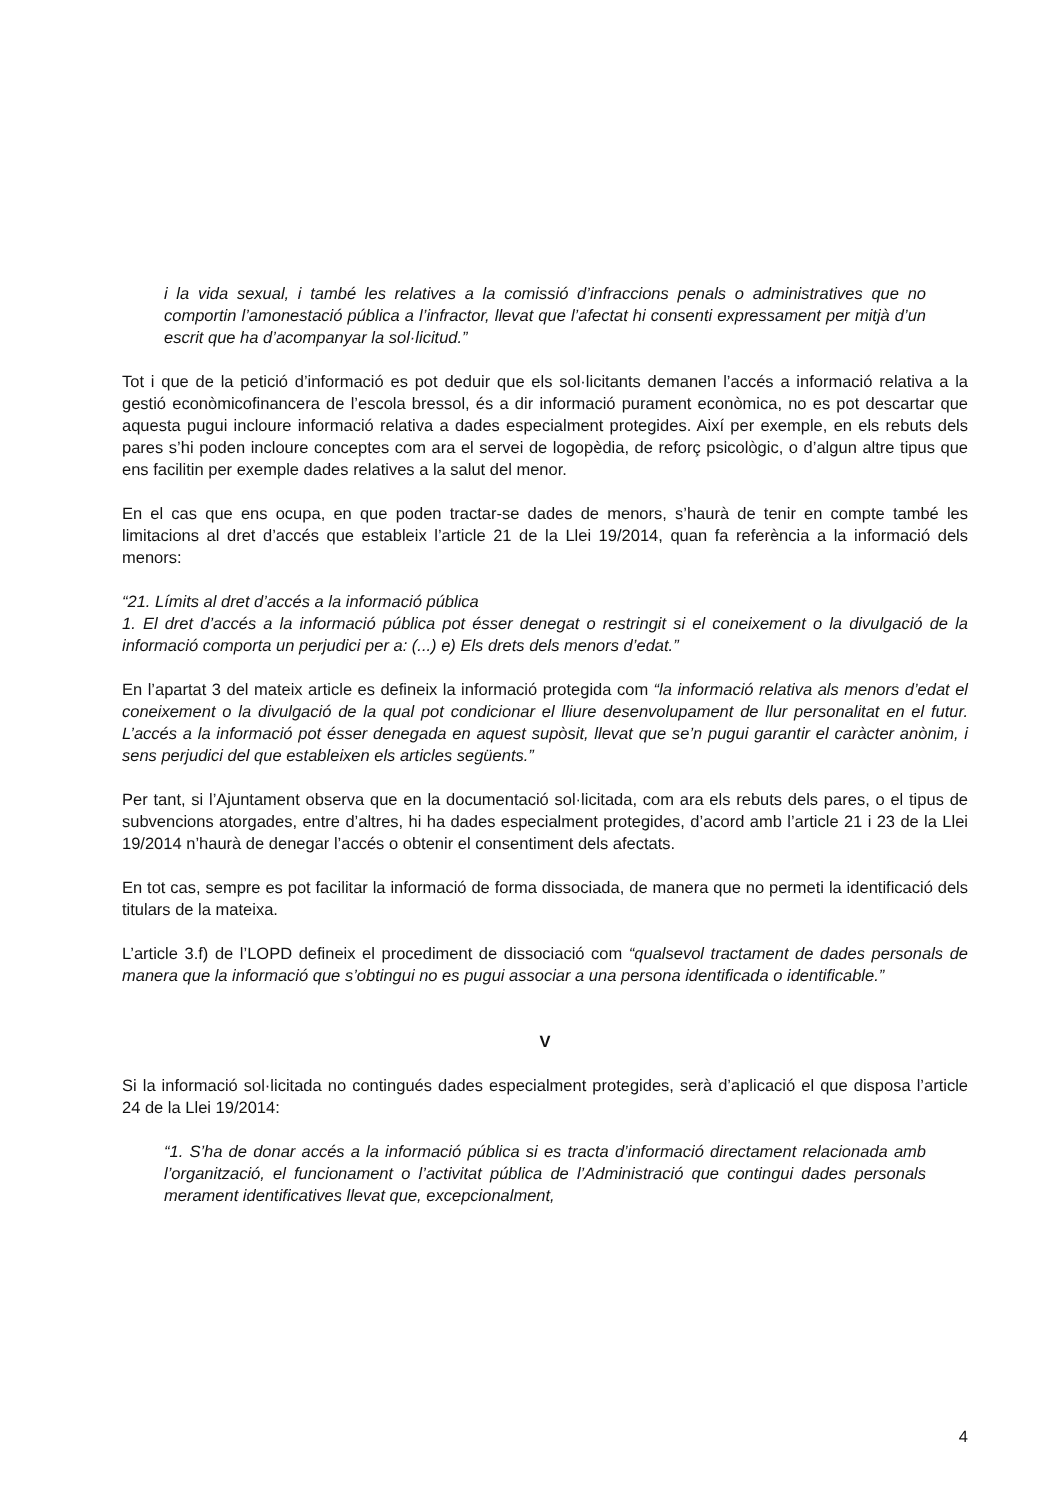i la vida sexual, i també les relatives a la comissió d’infraccions penals o administratives que no comportin l’amonestació pública a l’infractor, llevat que l’afectat hi consenti expressament per mitjà d’un escrit que ha d’acompanyar la sol·licitud.”
Tot i que de la petició d’informació es pot deduir que els sol·licitants demanen l’accés a informació relativa a la gestió econòmicofinancera de l’escola bressol, és a dir informació purament econòmica, no es pot descartar que aquesta pugui incloure informació relativa a dades especialment protegides. Així per exemple, en els rebuts dels pares s’hi poden incloure conceptes com ara el servei de logopèdia, de reforç psicològic, o d’algun altre tipus que ens facilitin per exemple dades relatives a la salut del menor.
En el cas que ens ocupa, en que poden tractar-se dades de menors, s’haurà de tenir en compte també les limitacions al dret d’accés que estableix l’article 21 de la Llei 19/2014, quan fa referència a la informació dels menors:
“21. Límits al dret d’accés a la informació pública
1. El dret d’accés a la informació pública pot ésser denegat o restringit si el coneixement o la divulgació de la informació comporta un perjudici per a: (...) e) Els drets dels menors d’edat.”
En l’apartat 3 del mateix article es defineix la informació protegida com “la informació relativa als menors d’edat el coneixement o la divulgació de la qual pot condicionar el lliure desenvolupament de llur personalitat en el futur. L’accés a la informació pot ésser denegada en aquest supòsit, llevat que se’n pugui garantir el caràcter anònim, i sens perjudici del que estableixen els articles següents.”
Per tant, si l’Ajuntament observa que en la documentació sol·licitada, com ara els rebuts dels pares, o el tipus de subvencions atorgades, entre d’altres, hi ha dades especialment protegides, d’acord amb l’article 21 i 23 de la Llei 19/2014 n’haurà de denegar l’accés o obtenir el consentiment dels afectats.
En tot cas, sempre es pot facilitar la informació de forma dissociada, de manera que no permeti la identificació dels titulars de la mateixa.
L’article 3.f) de l’LOPD defineix el procediment de dissociació com “qualsevol tractament de dades personals de manera que la informació que s’obtingui no es pugui associar a una persona identificada o identificable.”
V
Si la informació sol·licitada no contingués dades especialment protegides, serà d’aplicació el que disposa l’article 24 de la Llei 19/2014:
“1. S’ha de donar accés a la informació pública si es tracta d’informació directament relacionada amb l’organització, el funcionament o l’activitat pública de l’Administració que contingui dades personals merament identificatives llevat que, excepcionalment,
4